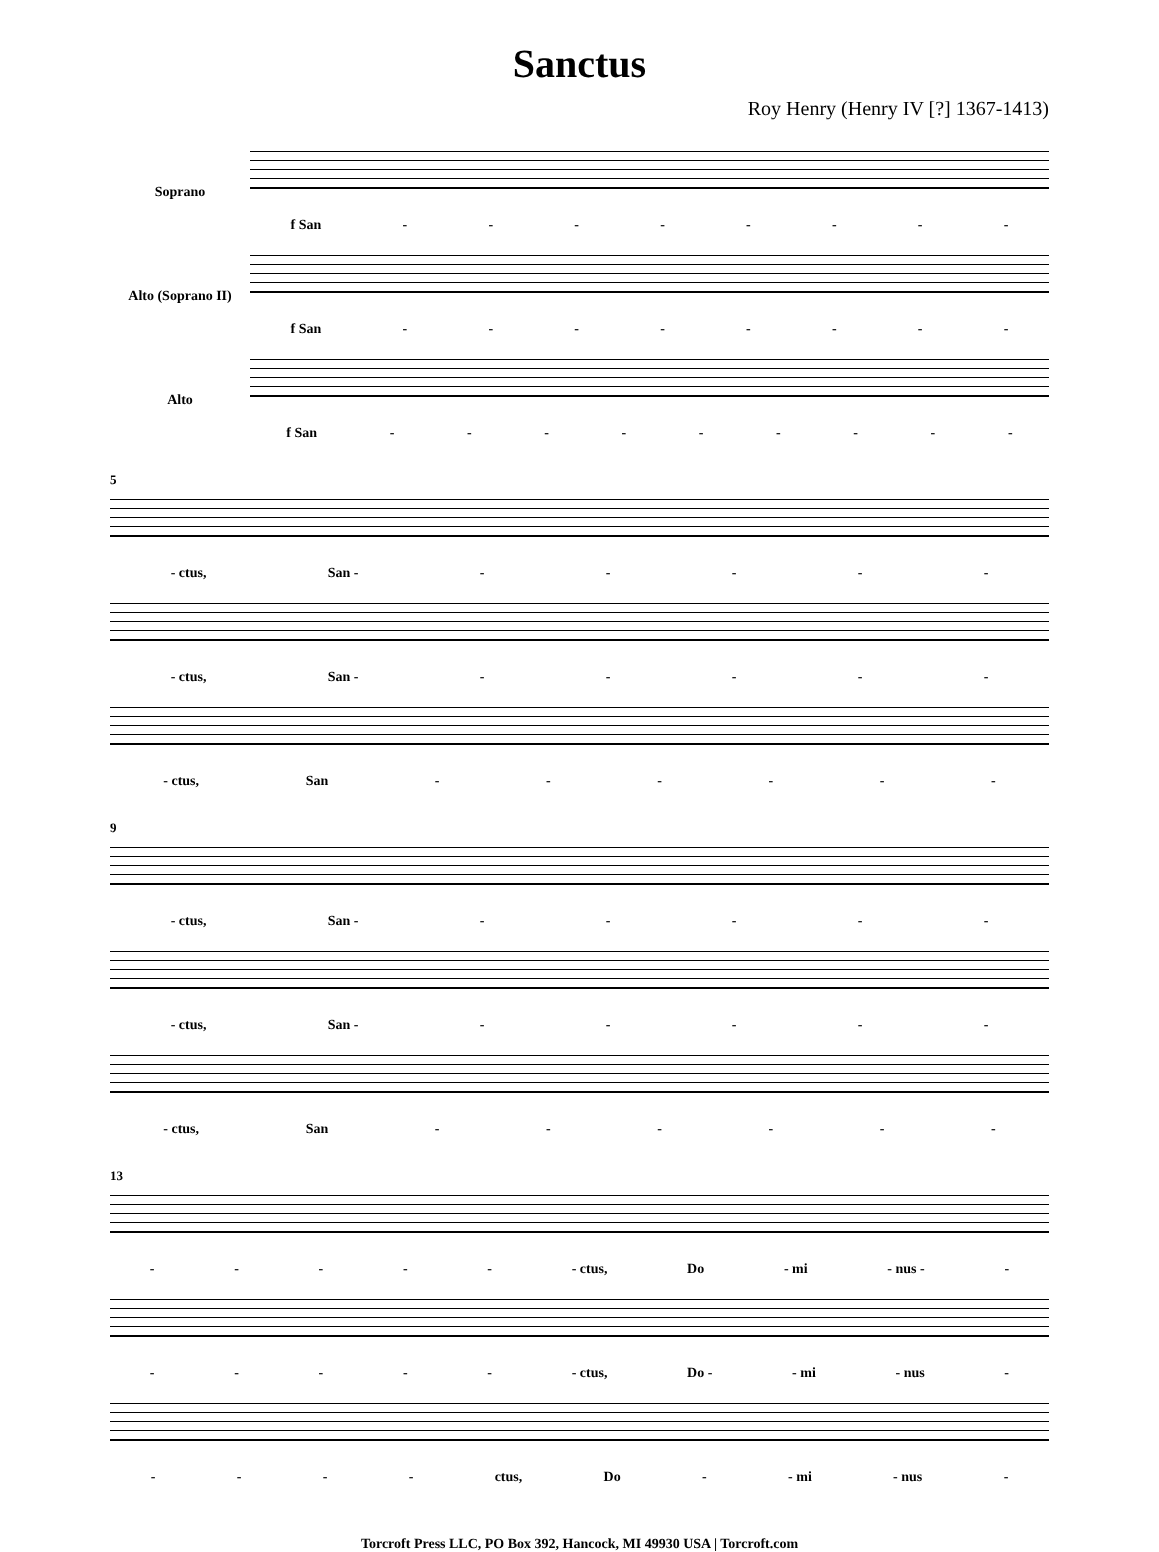Sanctus
Roy Henry (Henry IV [?] 1367-1413)
Soprano
f San - - - - - - - -
Alto (Soprano II)
f San - - - - - - - -
Alto
f San - - - - - - - - -
5
- ctus, San - - - - - -
- ctus, San - - - - - -
- ctus, San - - - - - -
9
- ctus, San - - - - - -
- ctus, San - - - - - -
- ctus, San - - - - - -
13
- - - - - - ctus, Do - mi - nus - -
- - - - - - ctus, Do - - mi - nus -
- - - - ctus, Do - - mi - nus -
Torcroft Press LLC, PO Box 392, Hancock, MI 49930 USA | Torcroft.com